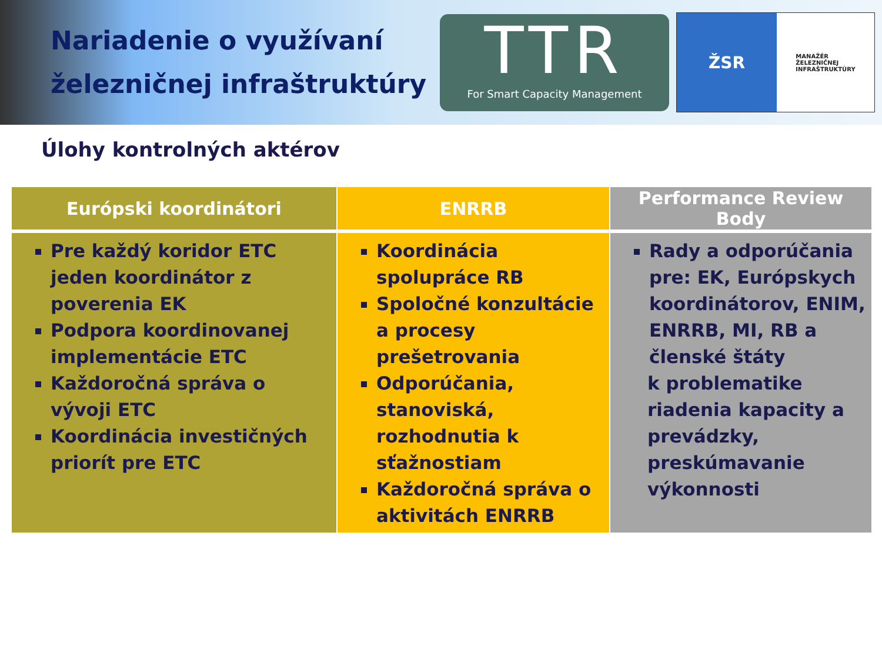Nariadenie o využívaní železničnej infraštruktúry
TTR
For Smart Capacity Management
ŽSR
MANAŽÉR
ŽELEZNIČNEJ
INFRAŠTRUKTÚRY
Úlohy kontrolných aktérov
| Európski koordinátori | ENRRB | Performance Review Body |
| --- | --- | --- |
| Pre každý koridor ETC jeden koordinátor z poverenia EK Podpora koordinovanej implementácie ETC Každoročná správa o vývoji ETC Koordinácia investičných priorít pre ETC | Koordinácia spolupráce RB Spoločné konzultácie a procesy prešetrovania Odporúčania, stanoviská, rozhodnutia k sťažnostiam Každoročná správa o aktivitách ENRRB | Rady a odporúčania pre: EK, Európskych koordinátorov, ENIM, ENRRB, MI, RB a členské štáty k problematike riadenia kapacity a prevádzky, preskúmavanie výkonnosti |